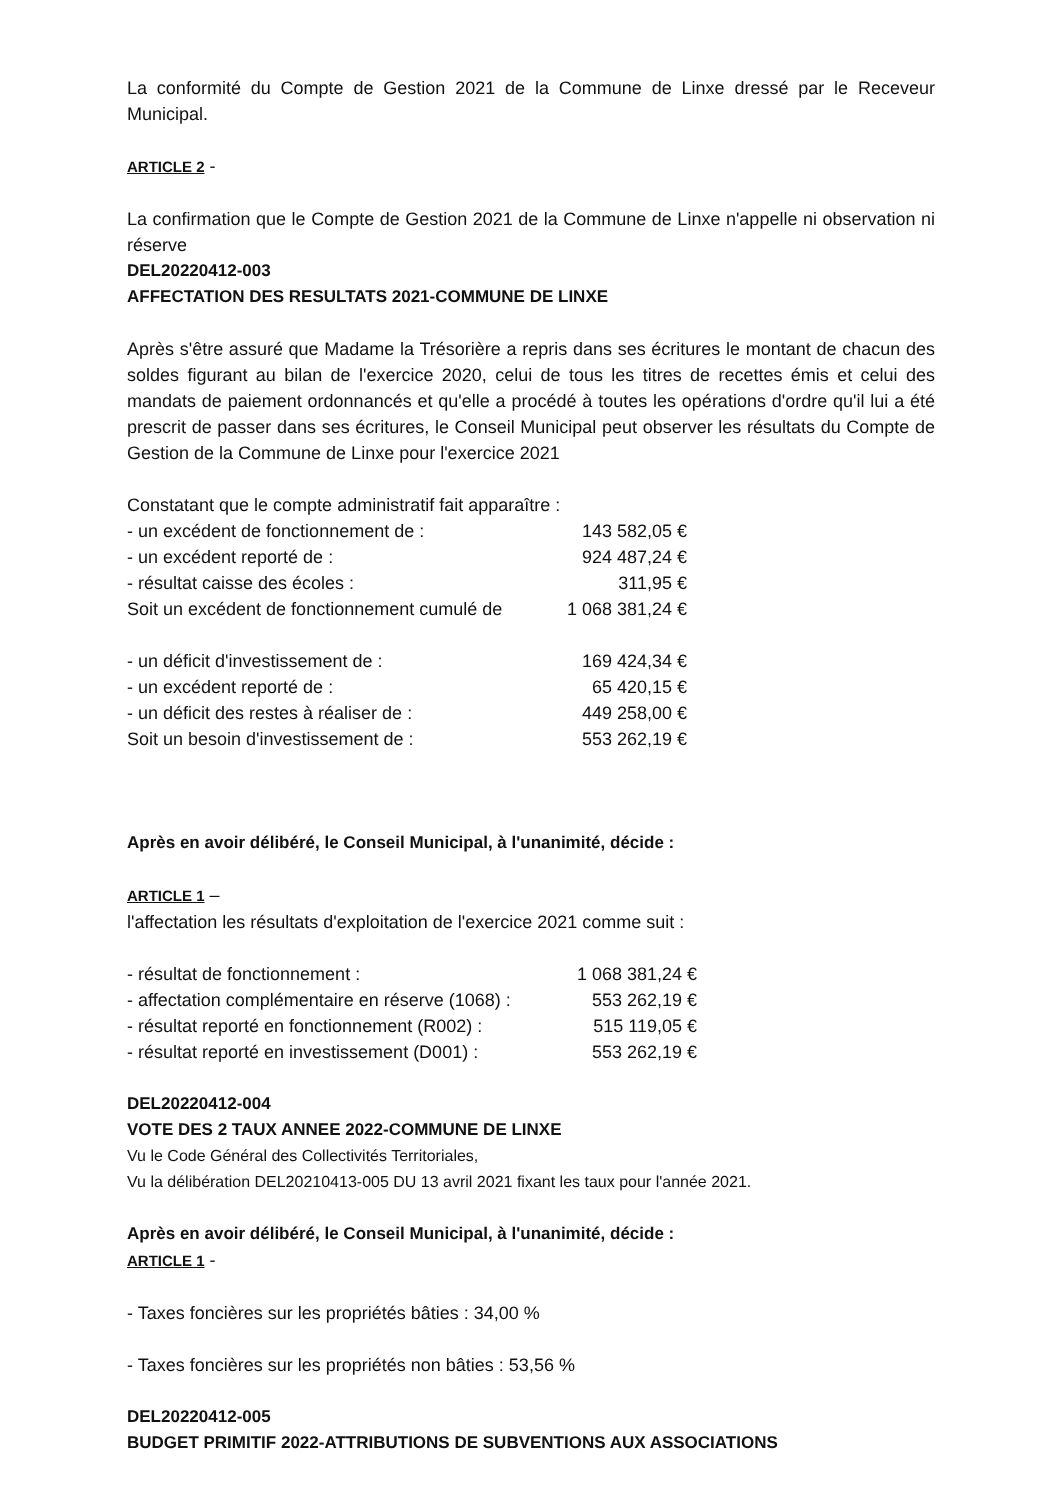La conformité du Compte de Gestion 2021 de la Commune de Linxe dressé par le Receveur Municipal.
ARTICLE 2 -
La confirmation que le Compte de Gestion 2021 de la Commune de Linxe n'appelle ni observation ni réserve
DEL20220412-003
AFFECTATION DES RESULTATS 2021-COMMUNE DE LINXE
Après s'être assuré que Madame la Trésorière a repris dans ses écritures le montant de chacun des soldes figurant au bilan de l'exercice 2020, celui de tous les titres de recettes émis et celui des mandats de paiement ordonnancés et qu'elle a procédé à toutes les opérations d'ordre qu'il lui a été prescrit de passer dans ses écritures, le Conseil Municipal peut observer les résultats du Compte de Gestion de la Commune de Linxe pour l'exercice 2021
Constatant que le compte administratif fait apparaître :
| - un excédent de fonctionnement de : | 143 582,05 € |
| - un excédent reporté de : | 924 487,24 € |
| - résultat caisse des écoles : | 311,95 € |
| Soit un excédent de fonctionnement cumulé de | 1 068 381,24 € |
| - un déficit d'investissement de : | 169 424,34 € |
| - un excédent reporté de : | 65 420,15 € |
| - un déficit des restes à réaliser de : | 449 258,00 € |
| Soit un besoin d'investissement de : | 553 262,19 € |
Après en avoir délibéré, le Conseil Municipal, à l'unanimité, décide :
ARTICLE 1 –
l'affectation les résultats d'exploitation de l'exercice 2021 comme suit :
| - résultat de fonctionnement : | 1 068 381,24 € |
| - affectation complémentaire en réserve (1068) : | 553 262,19 € |
| - résultat reporté en fonctionnement (R002) : | 515 119,05 € |
| - résultat reporté en investissement (D001) : | 553 262,19 € |
DEL20220412-004
VOTE DES 2 TAUX ANNEE 2022-COMMUNE DE LINXE
Vu le Code Général des Collectivités Territoriales,
Vu la délibération DEL20210413-005 DU 13 avril 2021 fixant les taux pour l'année 2021.
Après en avoir délibéré, le Conseil Municipal, à l'unanimité, décide :
ARTICLE 1 -
- Taxes foncières sur les propriétés bâties : 34,00 %
- Taxes foncières sur les propriétés non bâties : 53,56 %
DEL20220412-005
BUDGET PRIMITIF 2022-ATTRIBUTIONS DE SUBVENTIONS AUX ASSOCIATIONS